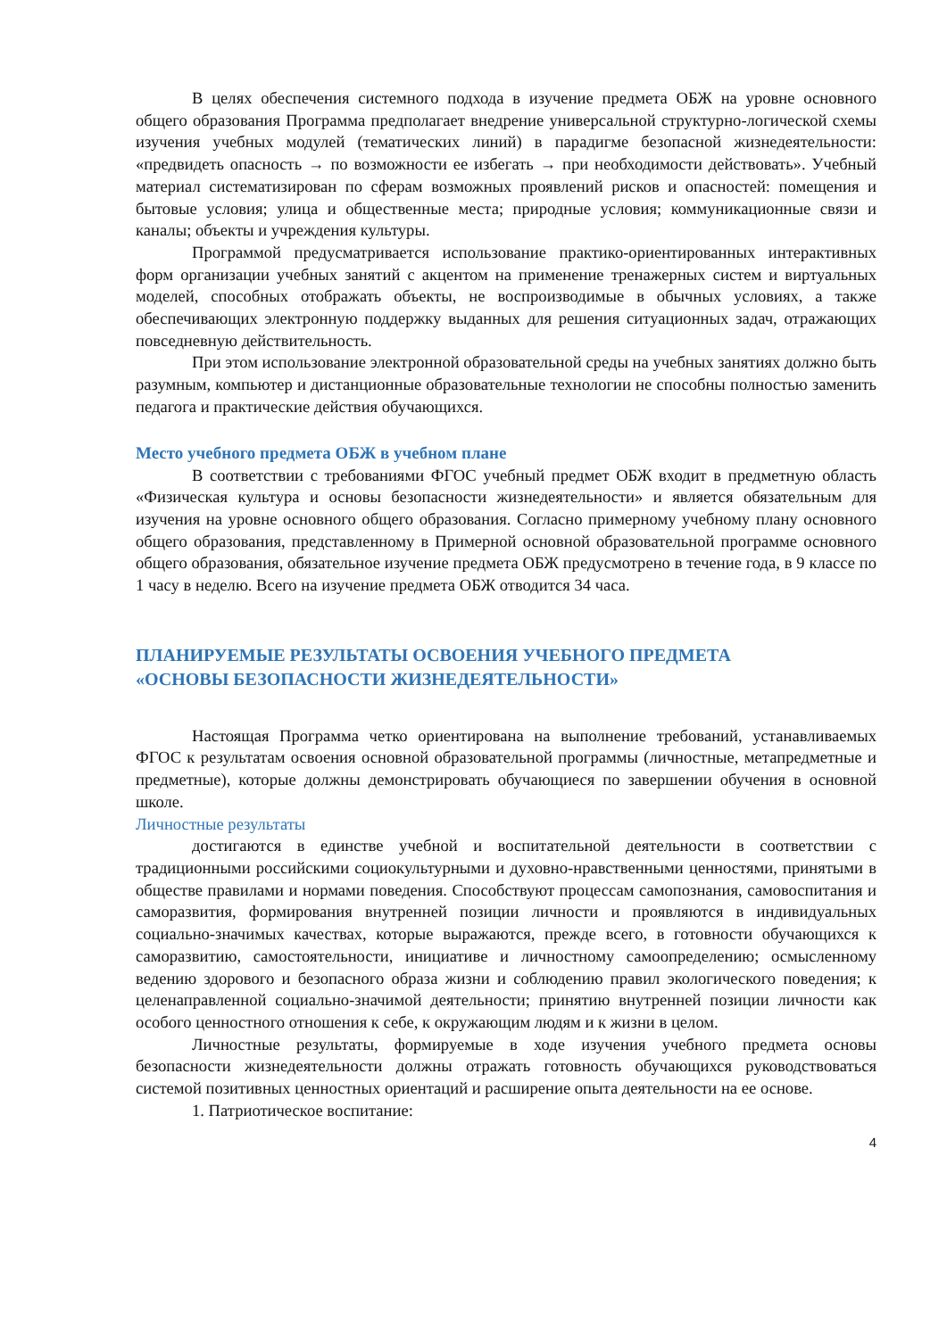В целях обеспечения системного подхода в изучение предмета ОБЖ на уровне основного общего образования Программа предполагает внедрение универсальной структурно-логической схемы изучения учебных модулей (тематических линий) в парадигме безопасной жизнедеятельности: «предвидеть опасность → по возможности ее избегать → при необходимости действовать». Учебный материал систематизирован по сферам возможных проявлений рисков и опасностей: помещения и бытовые условия; улица и общественные места; природные условия; коммуникационные связи и каналы; объекты и учреждения культуры.
Программой предусматривается использование практико-ориентированных интерактивных форм организации учебных занятий с акцентом на применение тренажерных систем и виртуальных моделей, способных отображать объекты, не воспроизводимые в обычных условиях, а также обеспечивающих электронную поддержку выданных для решения ситуационных задач, отражающих повседневную действительность.
При этом использование электронной образовательной среды на учебных занятиях должно быть разумным, компьютер и дистанционные образовательные технологии не способны полностью заменить педагога и практические действия обучающихся.
Место учебного предмета ОБЖ в учебном плане
В соответствии с требованиями ФГОС учебный предмет ОБЖ входит в предметную область «Физическая культура и основы безопасности жизнедеятельности» и является обязательным для изучения на уровне основного общего образования. Согласно примерному учебному плану основного общего образования, представленному в Примерной основной образовательной программе основного общего образования, обязательное изучение предмета ОБЖ предусмотрено в течение года, в 9 классе по 1 часу в неделю. Всего на изучение предмета ОБЖ отводится 34 часа.
ПЛАНИРУЕМЫЕ РЕЗУЛЬТАТЫ ОСВОЕНИЯ УЧЕБНОГО ПРЕДМЕТА
«ОСНОВЫ БЕЗОПАСНОСТИ ЖИЗНЕДЕЯТЕЛЬНОСТИ»
Настоящая Программа четко ориентирована на выполнение требований, устанавливаемых ФГОС к результатам освоения основной образовательной программы (личностные, метапредметные и предметные), которые должны демонстрировать обучающиеся по завершении обучения в основной школе.
Личностные результаты
достигаются в единстве учебной и воспитательной деятельности в соответствии с традиционными российскими социокультурными и духовно-нравственными ценностями, принятыми в обществе правилами и нормами поведения. Способствуют процессам самопознания, самовоспитания и саморазвития, формирования внутренней позиции личности и проявляются в индивидуальных социально-значимых качествах, которые выражаются, прежде всего, в готовности обучающихся к саморазвитию, самостоятельности, инициативе и личностному самоопределению; осмысленному ведению здорового и безопасного образа жизни и соблюдению правил экологического поведения; к целенаправленной социально-значимой деятельности; принятию внутренней позиции личности как особого ценностного отношения к себе, к окружающим людям и к жизни в целом.
Личностные результаты, формируемые в ходе изучения учебного предмета основы безопасности жизнедеятельности должны отражать готовность обучающихся руководствоваться системой позитивных ценностных ориентаций и расширение опыта деятельности на ее основе.
1. Патриотическое воспитание:
4